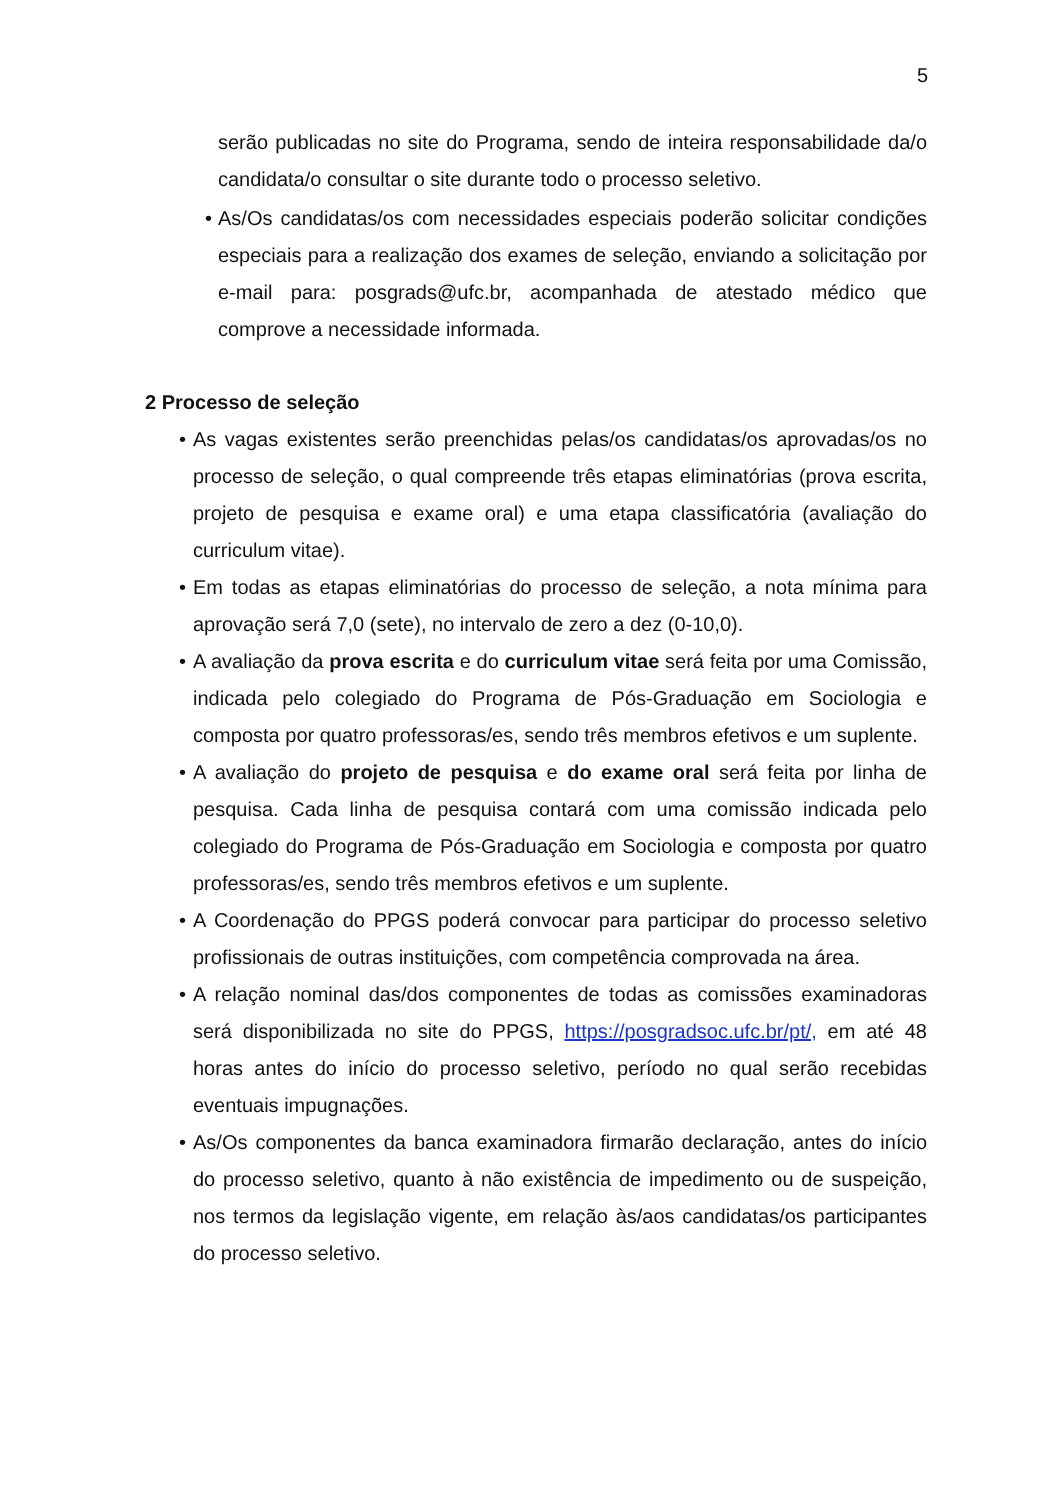5
serão publicadas no site do Programa, sendo de inteira responsabilidade da/o candidata/o consultar o site durante todo o processo seletivo.
• As/Os candidatas/os com necessidades especiais poderão solicitar condições especiais para a realização dos exames de seleção, enviando a solicitação por e-mail para: posgrads@ufc.br, acompanhada de atestado médico que comprove a necessidade informada.
2 Processo de seleção
• As vagas existentes serão preenchidas pelas/os candidatas/os aprovadas/os no processo de seleção, o qual compreende três etapas eliminatórias (prova escrita, projeto de pesquisa e exame oral) e uma etapa classificatória (avaliação do curriculum vitae).
• Em todas as etapas eliminatórias do processo de seleção, a nota mínima para aprovação será 7,0 (sete), no intervalo de zero a dez (0-10,0).
• A avaliação da prova escrita e do curriculum vitae será feita por uma Comissão, indicada pelo colegiado do Programa de Pós-Graduação em Sociologia e composta por quatro professoras/es, sendo três membros efetivos e um suplente.
• A avaliação do projeto de pesquisa e do exame oral será feita por linha de pesquisa. Cada linha de pesquisa contará com uma comissão indicada pelo colegiado do Programa de Pós-Graduação em Sociologia e composta por quatro professoras/es, sendo três membros efetivos e um suplente.
• A Coordenação do PPGS poderá convocar para participar do processo seletivo profissionais de outras instituições, com competência comprovada na área.
• A relação nominal das/dos componentes de todas as comissões examinadoras será disponibilizada no site do PPGS, https://posgradsoc.ufc.br/pt/, em até 48 horas antes do início do processo seletivo, período no qual serão recebidas eventuais impugnações.
• As/Os componentes da banca examinadora firmarão declaração, antes do início do processo seletivo, quanto à não existência de impedimento ou de suspeição, nos termos da legislação vigente, em relação às/aos candidatas/os participantes do processo seletivo.